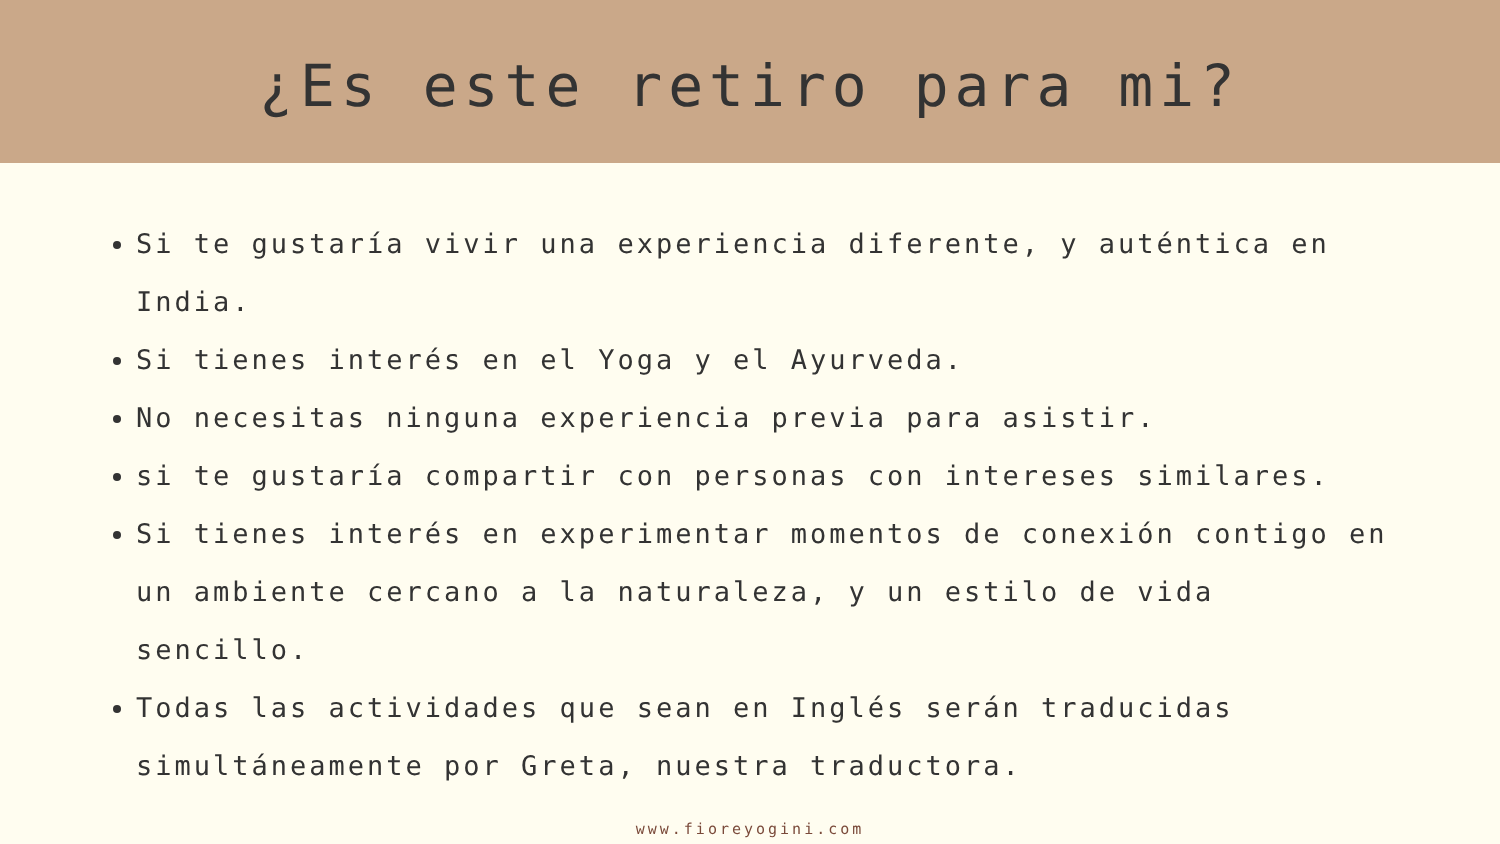¿Es este retiro para mi?
Si te gustaría vivir una experiencia diferente, y auténtica en India.
Si tienes interés en el Yoga y el Ayurveda.
No necesitas ninguna experiencia previa para asistir.
si te gustaría compartir con personas con intereses similares.
Si tienes interés en experimentar momentos de conexión contigo en un ambiente cercano a la naturaleza, y un estilo de vida sencillo.
Todas las actividades que sean en Inglés serán traducidas simultáneamente por Greta, nuestra traductora.
www.fioreyogini.com